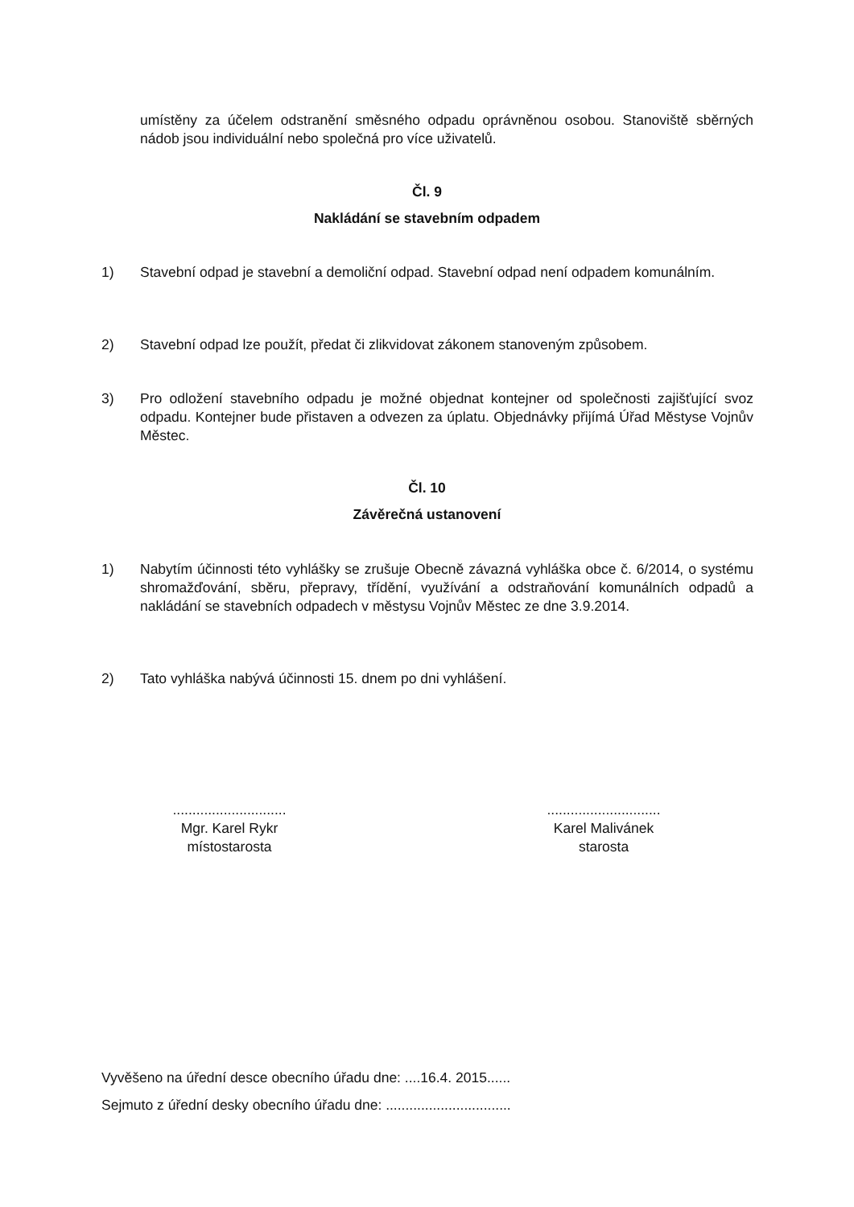umístěny za účelem odstranění směsného odpadu oprávněnou osobou. Stanoviště sběrných nádob jsou individuální nebo společná pro více uživatelů.
Čl. 9
Nakládání se stavebním odpadem
1) Stavební odpad je stavební a demoliční odpad. Stavební odpad není odpadem komunálním.
2) Stavební odpad lze použít, předat či zlikvidovat zákonem stanoveným způsobem.
3) Pro odložení stavebního odpadu je možné objednat kontejner od společnosti zajišťující svoz odpadu. Kontejner bude přistaven a odvezen za úplatu. Objednávky přijímá Úřad Městyse Vojnův Městec.
Čl. 10
Závěrečná ustanovení
1) Nabytím účinnosti této vyhlášky se zrušuje Obecně závazná vyhláška obce č. 6/2014, o systému shromažďování, sběru, přepravy, třídění, využívání a odstraňování komunálních odpadů a nakládání se stavebních odpadech v městysu Vojnův Městec ze dne 3.9.2014.
2) Tato vyhláška nabývá účinnosti 15. dnem po dni vyhlášení.
.............................
Mgr. Karel Rykr
místostarosta
.............................
Karel Malivánek
starosta
Vyvěšeno na úřední desce obecního úřadu dne: ....16.4. 2015......
Sejmuto z úřední desky obecního úřadu dne: ................................